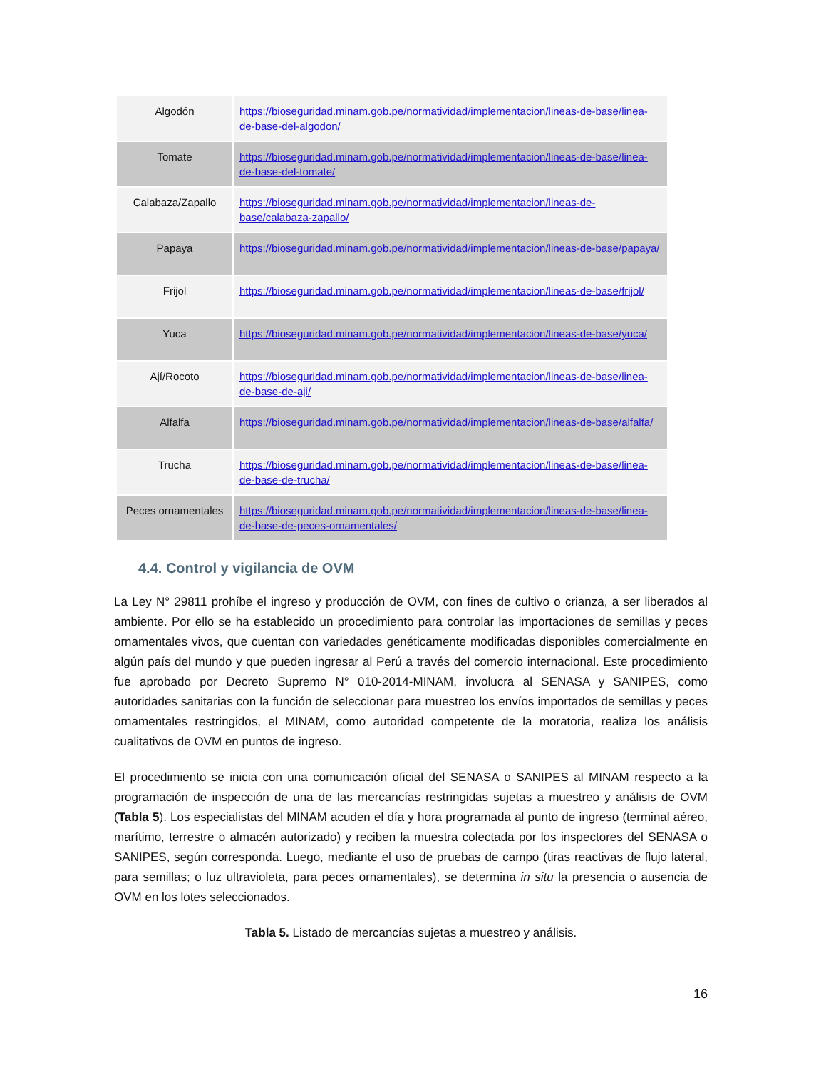| Algodón | https://bioseguridad.minam.gob.pe/normatividad/implementacion/lineas-de-base/linea-de-base-del-algodon/ |
| Tomate | https://bioseguridad.minam.gob.pe/normatividad/implementacion/lineas-de-base/linea-de-base-del-tomate/ |
| Calabaza/Zapallo | https://bioseguridad.minam.gob.pe/normatividad/implementacion/lineas-de-base/calabaza-zapallo/ |
| Papaya | https://bioseguridad.minam.gob.pe/normatividad/implementacion/lineas-de-base/papaya/ |
| Frijol | https://bioseguridad.minam.gob.pe/normatividad/implementacion/lineas-de-base/frijol/ |
| Yuca | https://bioseguridad.minam.gob.pe/normatividad/implementacion/lineas-de-base/yuca/ |
| Ají/Rocoto | https://bioseguridad.minam.gob.pe/normatividad/implementacion/lineas-de-base/linea-de-base-de-aji/ |
| Alfalfa | https://bioseguridad.minam.gob.pe/normatividad/implementacion/lineas-de-base/alfalfa/ |
| Trucha | https://bioseguridad.minam.gob.pe/normatividad/implementacion/lineas-de-base/linea-de-base-de-trucha/ |
| Peces ornamentales | https://bioseguridad.minam.gob.pe/normatividad/implementacion/lineas-de-base/linea-de-base-de-peces-ornamentales/ |
4.4. Control y vigilancia de OVM
La Ley N° 29811 prohíbe el ingreso y producción de OVM, con fines de cultivo o crianza, a ser liberados al ambiente. Por ello se ha establecido un procedimiento para controlar las importaciones de semillas y peces ornamentales vivos, que cuentan con variedades genéticamente modificadas disponibles comercialmente en algún país del mundo y que pueden ingresar al Perú a través del comercio internacional. Este procedimiento fue aprobado por Decreto Supremo N° 010-2014-MINAM, involucra al SENASA y SANIPES, como autoridades sanitarias con la función de seleccionar para muestreo los envíos importados de semillas y peces ornamentales restringidos, el MINAM, como autoridad competente de la moratoria, realiza los análisis cualitativos de OVM en puntos de ingreso.
El procedimiento se inicia con una comunicación oficial del SENASA o SANIPES al MINAM respecto a la programación de inspección de una de las mercancías restringidas sujetas a muestreo y análisis de OVM (Tabla 5). Los especialistas del MINAM acuden el día y hora programada al punto de ingreso (terminal aéreo, marítimo, terrestre o almacén autorizado) y reciben la muestra colectada por los inspectores del SENASA o SANIPES, según corresponda. Luego, mediante el uso de pruebas de campo (tiras reactivas de flujo lateral, para semillas; o luz ultravioleta, para peces ornamentales), se determina in situ la presencia o ausencia de OVM en los lotes seleccionados.
Tabla 5. Listado de mercancías sujetas a muestreo y análisis.
16